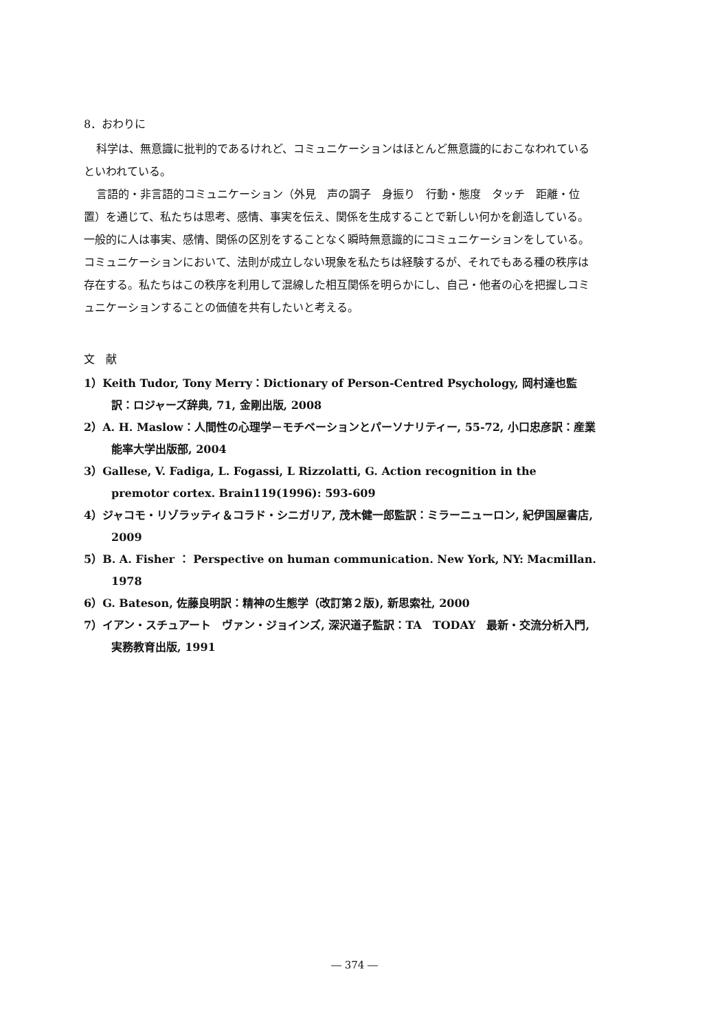8．おわりに
科学は、無意識に批判的であるけれど、コミュニケーションはほとんど無意識的におこなわれているといわれている。
言語的・非言語的コミュニケーション（外見　声の調子　身振り　行動・態度　タッチ　距離・位置）を通じて、私たちは思考、感情、事実を伝え、関係を生成することで新しい何かを創造している。一般的に人は事実、感情、関係の区別をすることなく瞬時無意識的にコミュニケーションをしている。コミュニケーションにおいて、法則が成立しない現象を私たちは経験するが、それでもある種の秩序は存在する。私たちはこの秩序を利用して混線した相互関係を明らかにし、自己・他者の心を把握しコミュニケーションすることの価値を共有したいと考える。
文　献
1）Keith Tudor, Tony Merry：Dictionary of Person-Centred Psychology, 岡村達也監訳：ロジャーズ辞典, 71, 金剛出版, 2008
2）A. H. Maslow：人間性の心理学－モチベーションとパーソナリティー, 55-72, 小口忠彦訳：産業能率大学出版部, 2004
3）Gallese, V. Fadiga, L. Fogassi, L Rizzolatti, G. Action recognition in the premotor cortex. Brain119(1996): 593-609
4）ジャコモ・リゾラッティ＆コラド・シニガリア, 茂木健一郎監訳：ミラーニューロン, 紀伊国屋書店, 2009
5）B. A. Fisher ： Perspective on human communication. New York, NY: Macmillan. 1978
6）G. Bateson, 佐藤良明訳：精神の生態学（改訂第２版), 新思索社, 2000
7）イアン・スチュアート　ヴァン・ジョインズ, 深沢道子監訳：TA　TODAY　最新・交流分析入門, 実務教育出版, 1991
― 374 ―